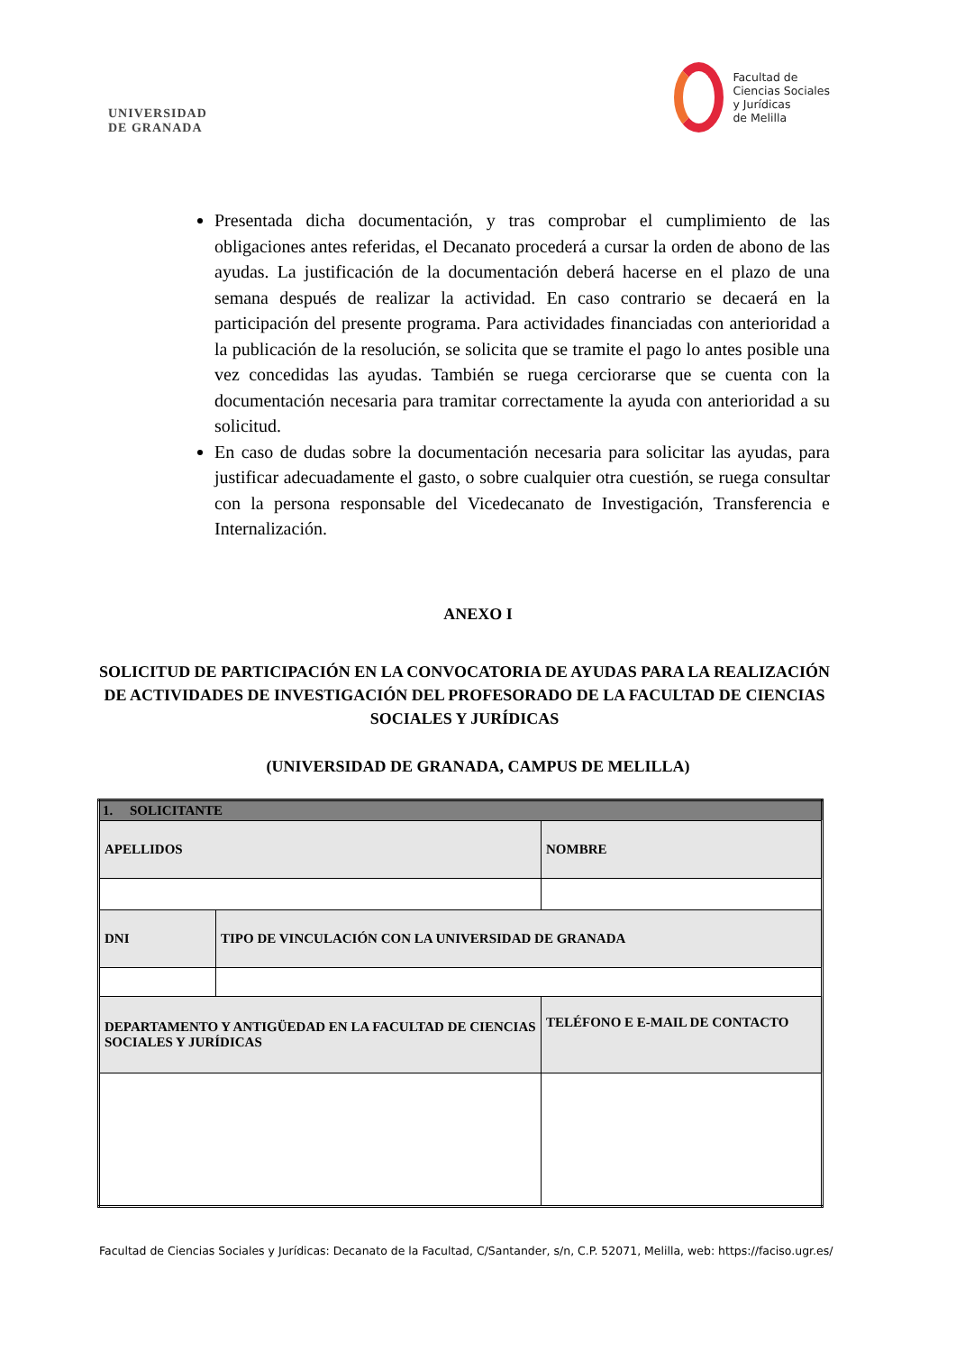UNIVERSIDAD
DE GRANADA
Facultad de
Ciencias Sociales
y Jurídicas
de Melilla
Presentada dicha documentación, y tras comprobar el cumplimiento de las obligaciones antes referidas, el Decanato procederá a cursar la orden de abono de las ayudas. La justificación de la documentación deberá hacerse en el plazo de una semana después de realizar la actividad. En caso contrario se decaerá en la participación del presente programa. Para actividades financiadas con anterioridad a la publicación de la resolución, se solicita que se tramite el pago lo antes posible una vez concedidas las ayudas. También se ruega cerciorarse que se cuenta con la documentación necesaria para tramitar correctamente la ayuda con anterioridad a su solicitud.
En caso de dudas sobre la documentación necesaria para solicitar las ayudas, para justificar adecuadamente el gasto, o sobre cualquier otra cuestión, se ruega consultar con la persona responsable del Vicedecanato de Investigación, Transferencia e Internalización.
ANEXO I
SOLICITUD DE PARTICIPACIÓN EN LA CONVOCATORIA DE AYUDAS PARA LA REALIZACIÓN DE ACTIVIDADES DE INVESTIGACIÓN DEL PROFESORADO DE LA FACULTAD DE CIENCIAS SOCIALES Y JURÍDICAS
(UNIVERSIDAD DE GRANADA, CAMPUS DE MELILLA)
| 1. SOLICITANTE | | |
| APELLIDOS | | NOMBRE |
| DNI | TIPO DE VINCULACIÓN CON LA UNIVERSIDAD DE GRANADA | |
| DEPARTAMENTO Y ANTIGÜEDAD EN LA FACULTAD DE CIENCIAS SOCIALES Y JURÍDICAS | | TELÉFONO E E-MAIL DE CONTACTO |
Facultad de Ciencias Sociales y Jurídicas: Decanato de la Facultad, C/Santander, s/n, C.P. 52071, Melilla, web: https://faciso.ugr.es/